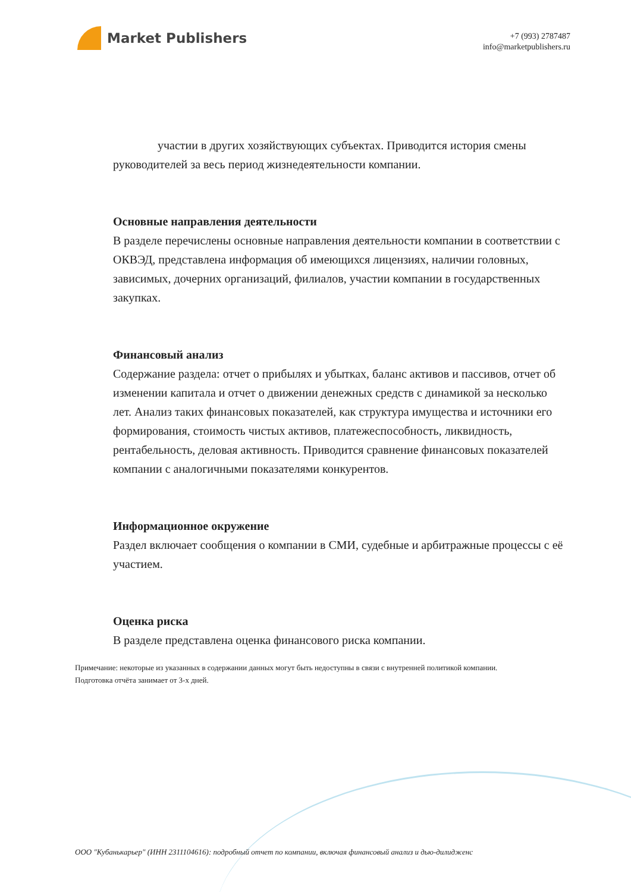Market Publishers
+7 (993) 2787487
info@marketpublishers.ru
участии в других хозяйствующих субъектах. Приводится история смены руководителей за весь период жизнедеятельности компании.
Основные направления деятельности
В разделе перечислены основные направления деятельности компании в соответствии с ОКВЭД, представлена информация об имеющихся лицензиях, наличии головных, зависимых, дочерних организаций, филиалов, участии компании в государственных закупках.
Финансовый анализ
Содержание раздела: отчет о прибылях и убытках, баланс активов и пассивов, отчет об изменении капитала и отчет о движении денежных средств с динамикой за несколько лет. Анализ таких финансовых показателей, как структура имущества и источники его формирования, стоимость чистых активов, платежеспособность, ликвидность, рентабельность, деловая активность. Приводится сравнение финансовых показателей компании с аналогичными показателями конкурентов.
Информационное окружение
Раздел включает сообщения о компании в СМИ, судебные и арбитражные процессы с её участием.
Оценка риска
В разделе представлена оценка финансового риска компании.
Примечание: некоторые из указанных в содержании данных могут быть недоступны в связи с внутренней политикой компании.
Подготовка отчёта занимает от 3-х дней.
ООО "Кубанькарьер" (ИНН 2311104616): подробный отчет по компании, включая финансовый анализ и дью-дилидженс